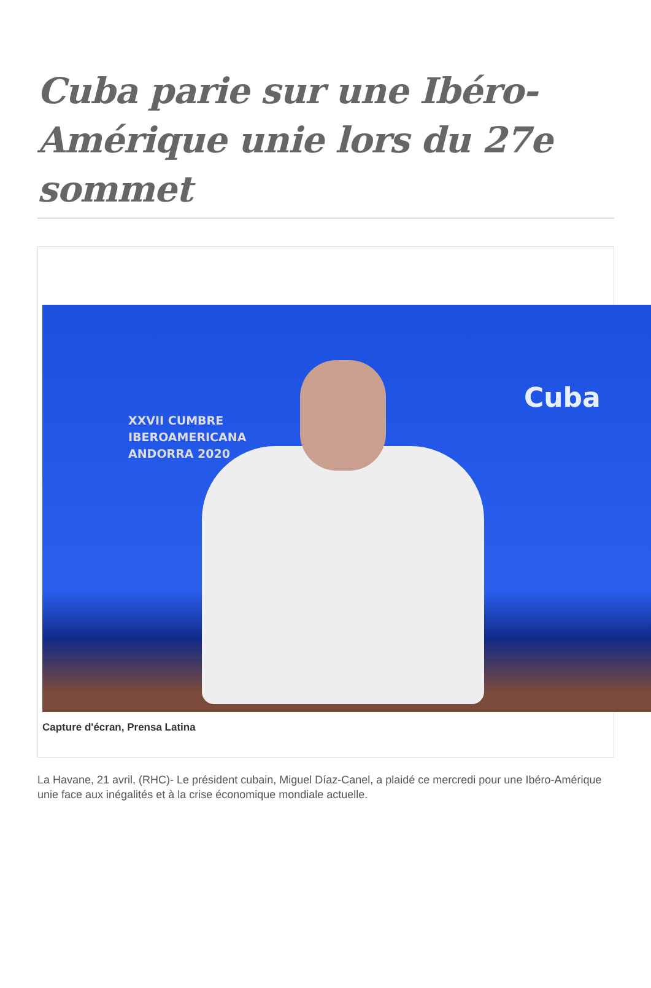Cuba parie sur une Ibéro-Amérique unie lors du 27e sommet
XXVII CUMBRE
IBEROAMERICANA
ANDORRA 2020
Cuba
Capture d'écran, Prensa Latina
La Havane, 21 avril, (RHC)- Le président cubain, Miguel Díaz-Canel, a plaidé ce mercredi pour une Ibéro-Amérique unie face aux inégalités et à la crise économique mondiale actuelle.